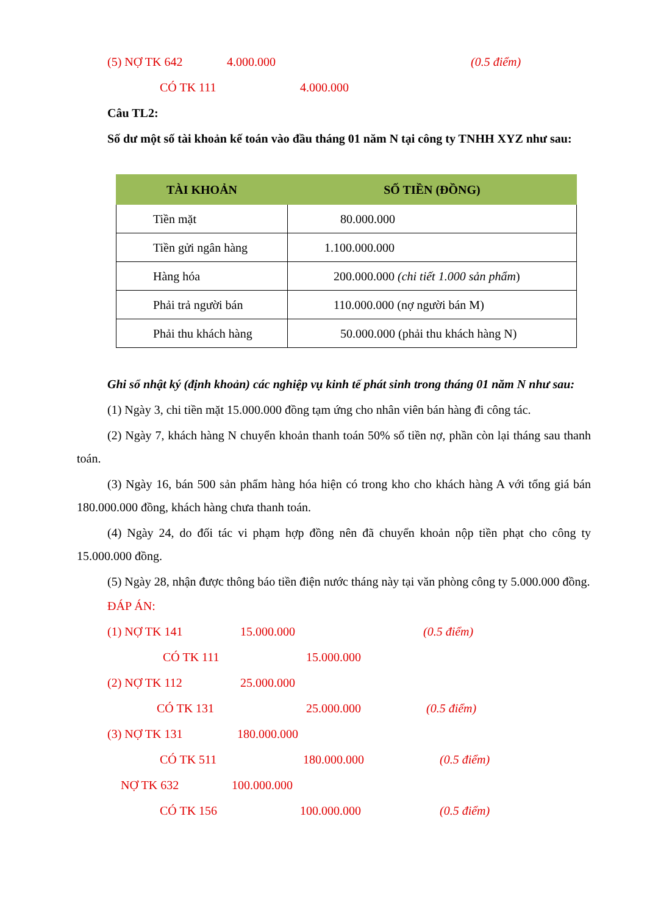(5) NỢ TK 642 4.000.000 (0.5 điểm)
CÓ TK 111 4.000.000
Câu TL2:
Số dư một số tài khoản kế toán vào đầu tháng 01 năm N tại công ty TNHH XYZ như sau:
| TÀI KHOẢN | SỐ TIỀN (ĐỒNG) |
| --- | --- |
| Tiền mặt | 80.000.000 |
| Tiền gửi ngân hàng | 1.100.000.000 |
| Hàng hóa | 200.000.000 (chi tiết 1.000 sản phẩm ) |
| Phải trả người bán | 110.000.000 (nợ người bán M) |
| Phải thu khách hàng | 50.000.000 (phải thu khách hàng N) |
Ghi sổ nhật ký (định khoản) các nghiệp vụ kinh tế phát sinh trong tháng 01 năm N như sau:
(1) Ngày 3, chi tiền mặt 15.000.000 đồng tạm ứng cho nhân viên bán hàng đi công tác.
(2) Ngày 7, khách hàng N chuyển khoản thanh toán 50% số tiền nợ, phần còn lại tháng sau thanh toán.
(3) Ngày 16, bán 500 sản phẩm hàng hóa hiện có trong kho cho khách hàng A với tổng giá bán 180.000.000 đồng, khách hàng chưa thanh toán.
(4) Ngày 24, do đối tác vi phạm hợp đồng nên đã chuyển khoản nộp tiền phạt cho công ty 15.000.000 đồng.
(5) Ngày 28, nhận được thông báo tiền điện nước tháng này tại văn phòng công ty 5.000.000 đồng.
ĐÁP ÁN:
(1) NỢ TK 141 15.000.000 (0.5 điểm)
CÓ TK 111 15.000.000
(2) NỢ TK 112 25.000.000
CÓ TK 131 25.000.000 (0.5 điểm)
(3) NỢ TK 131 180.000.000
CÓ TK 511 180.000.000 (0.5 điểm)
NỢ TK 632 100.000.000
CÓ TK 156 100.000.000 (0.5 điểm)